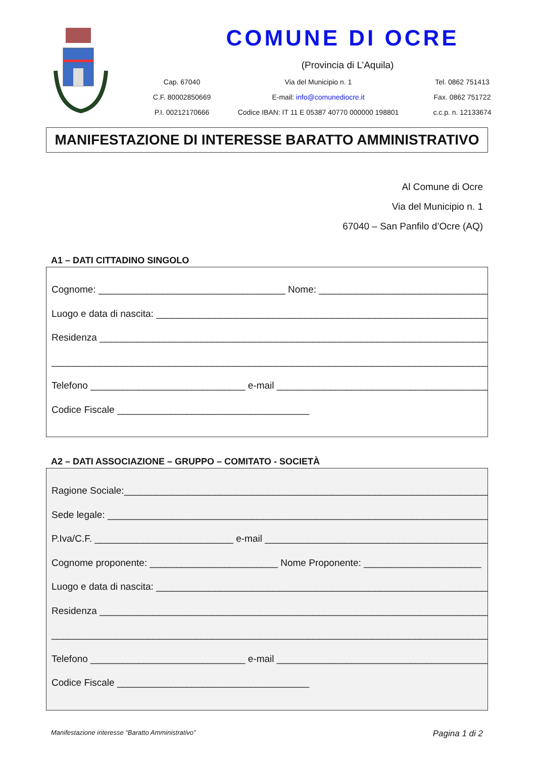COMUNE DI OCRE
(Provincia di L’Aquila)
Cap. 67040
Via del Municipio n. 1
Tel. 0862 751413
C.F. 80002850669
E-mail: info@comunediocre.it
Fax. 0862 751722
P.I. 00212170666
Codice IBAN: IT 11 E 05387 40770 000000 198801
c.c.p. n. 12133674
MANIFESTAZIONE DI INTERESSE BARATTO AMMINISTRATIVO
Al Comune di Ocre
Via del Municipio n. 1
67040 – San Panfilo d’Ocre (AQ)
A1 – DATI CITTADINO SINGOLO
Cognome: ___________________________________ Nome: _________________________________,
Luogo e data di nascita: ________________________________________________________________
Residenza ____________________________________________________________________________
______________________________________________________________________________________
Telefono _____________________________ e-mail __________________________________________
Codice Fiscale ____________________________________
A2 – DATI ASSOCIAZIONE – GRUPPO – COMITATO - SOCIETÀ
Ragione Sociale:_______________________________________________________________________
Sede legale: _________________________________________________________________________
P.Iva/C.F. __________________________ e-mail _____________________________________________
Cognome proponente: ________________________ Nome Proponente: ______________________
Luogo e data di nascita: ________________________________________________________________
Residenza ____________________________________________________________________________
______________________________________________________________________________________
Telefono _____________________________ e-mail __________________________________________
Codice Fiscale ____________________________________
Manifestazione interesse “Baratto Amministrativo” Pagina 1 di 2